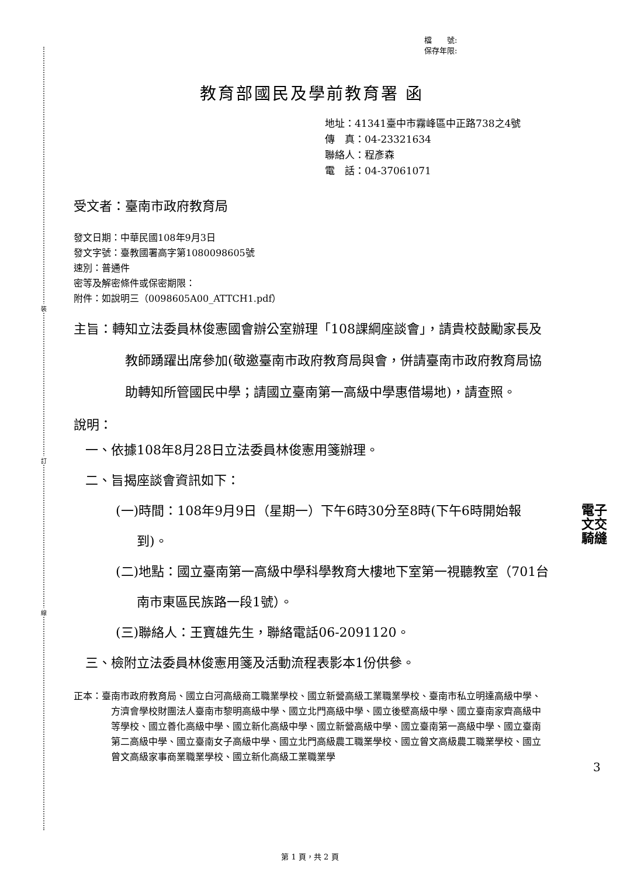裝
訂
線
檔　　號:
保存年限:
教育部國民及學前教育署 函
地址：41341臺中市霧峰區中正路738之4號
傳　真：04-23321634
聯絡人：程彥森
電　話：04-37061071
受文者：臺南市政府教育局
發文日期：中華民國108年9月3日
發文字號：臺教國署高字第1080098605號
速別：普通件
密等及解密條件或保密期限：
附件：如說明三（0098605A00_ATTCH1.pdf）
主旨：轉知立法委員林俊憲國會辦公室辦理「108課綱座談會」，請貴校鼓勵家長及教師踴躍出席參加(敬邀臺南市政府教育局與會，併請臺南市政府教育局協助轉知所管國民中學；請國立臺南第一高級中學惠借場地)，請查照。
說明：
一、依據108年8月28日立法委員林俊憲用箋辦理。
二、旨揭座談會資訊如下：
(一)時間：108年9月9日（星期一）下午6時30分至8時(下午6時開始報到)。
(二)地點：國立臺南第一高級中學科學教育大樓地下室第一視聽教室（701台南市東區民族路一段1號）。
(三)聯絡人：王寶雄先生，聯絡電話06-2091120。
三、檢附立法委員林俊憲用箋及活動流程表影本1份供參。
正本：臺南市政府教育局、國立白河高級商工職業學校、國立新營高級工業職業學校、臺南市私立明達高級中學、方濟會學校財團法人臺南市黎明高級中學、國立北門高級中學、國立後壁高級中學、國立臺南家齊高級中等學校、國立善化高級中學、國立新化高級中學、國立新營高級中學、國立臺南第一高級中學、國立臺南第二高級中學、國立臺南女子高級中學、國立北門高級農工職業學校、國立曾文高級農工職業學校、國立曾文高級家事商業職業學校、國立新化高級工業職業學
電子
文交
騎縫
3
第 1 頁，共 2 頁